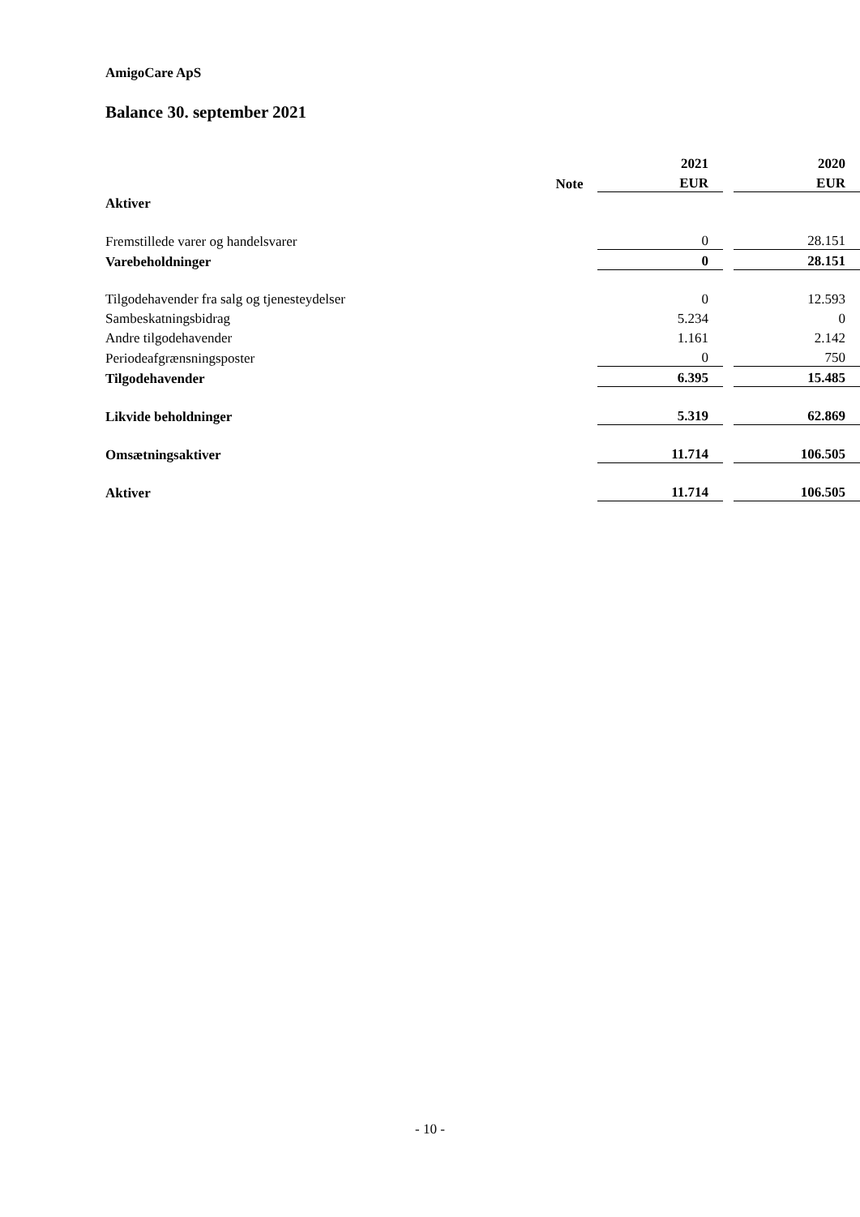AmigoCare ApS
Balance 30. september 2021
| | | 2021 | | 2020 |
| --- | --- | --- | --- | --- |
| | Note | EUR | | EUR |
| Aktiver | | | | |
| Fremstillede varer og handelsvarer | | 0 | | 28.151 |
| Varebeholdninger | | 0 | | 28.151 |
| Tilgodehavender fra salg og tjenesteydelser | | 0 | | 12.593 |
| Sambeskatningsbidrag | | 5.234 | | 0 |
| Andre tilgodehavender | | 1.161 | | 2.142 |
| Periodeafgrænsningsposter | | 0 | | 750 |
| Tilgodehavender | | 6.395 | | 15.485 |
| Likvide beholdninger | | 5.319 | | 62.869 |
| Omsætningsaktiver | | 11.714 | | 106.505 |
| Aktiver | | 11.714 | | 106.505 |
- 10 -